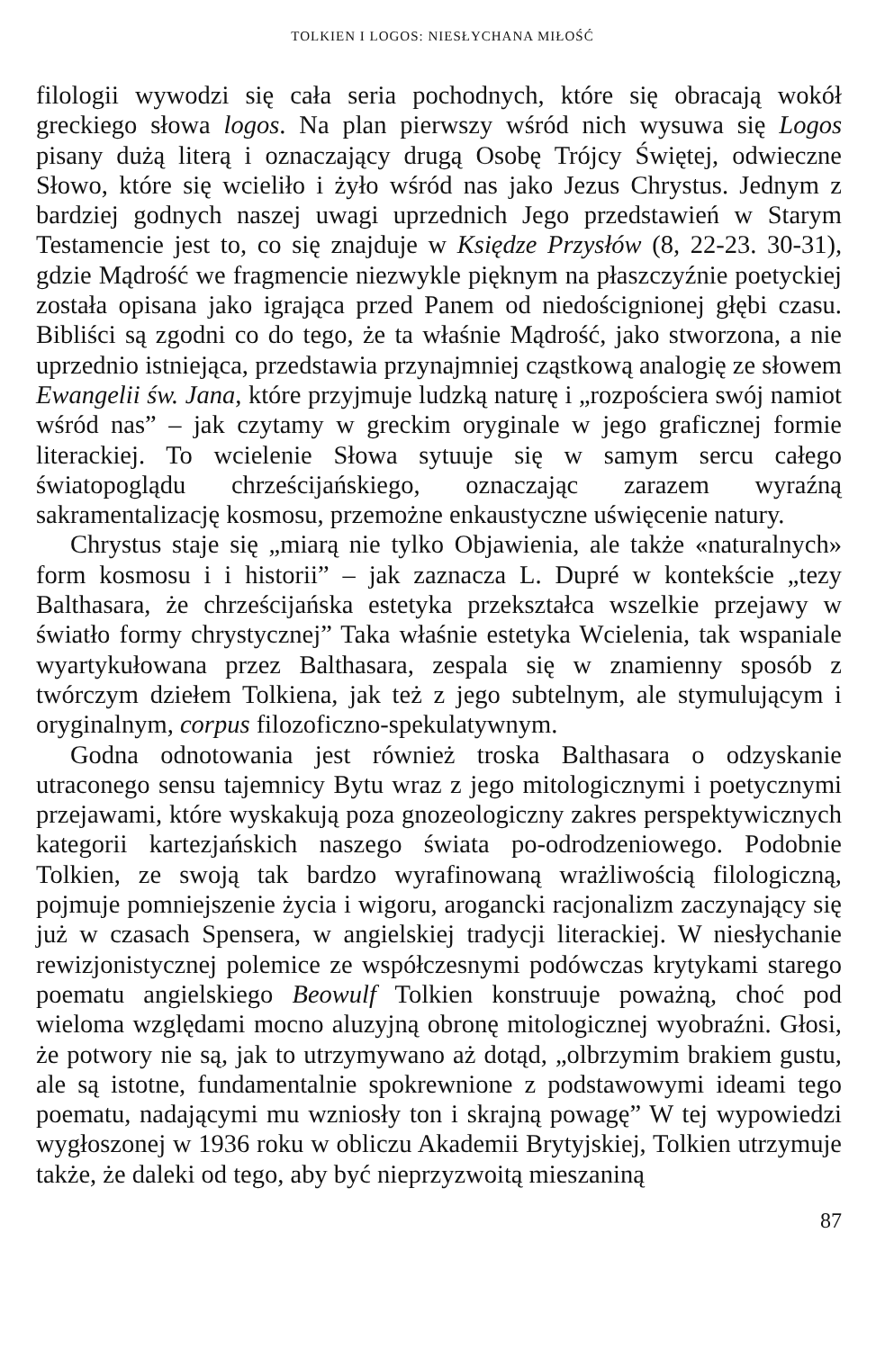TOLKIEN I LOGOS: NIESŁYCHANA MIŁOŚĆ
filologii wywodzi się cała seria pochodnych, które się obracają wokół greckiego słowa logos. Na plan pierwszy wśród nich wysuwa się Logos pisany dużą literą i oznaczający drugą Osobę Trójcy Świętej, odwieczne Słowo, które się wcieliło i żyło wśród nas jako Jezus Chrystus. Jednym z bardziej godnych naszej uwagi uprzednich Jego przedstawień w Starym Testamencie jest to, co się znajduje w Księdze Przysłów (8, 22-23. 30-31), gdzie Mądrość we fragmencie niezwykle pięknym na płaszczyźnie poetyckiej została opisana jako igrająca przed Panem od niedoścignionej głębi czasu. Bibliści są zgodni co do tego, że ta właśnie Mądrość, jako stworzona, a nie uprzednio istniejąca, przedstawia przynajmniej cząstkową analogię ze słowem Ewangelii św. Jana, które przyjmuje ludzką naturę i „rozpościera swój namiot wśród nas” – jak czytamy w greckim oryginale w jego graficznej formie literackiej. To wcielenie Słowa sytuuje się w samym sercu całego światopoglądu chrześcijańskiego, oznaczając zarazem wyraźną sakramentalizację kosmosu, przemożne enkaustyczne uświęcenie natury.
Chrystus staje się „miarą nie tylko Objawienia, ale także «naturalnych» form kosmosu i i historii” – jak zaznacza L. Dupré w kontekście „tezy Balthasara, że chrześcijańska estetyka przekształca wszelkie przejawy w światło formy chrystycznej” Taka właśnie estetyka Wcielenia, tak wspaniale wyartykułowana przez Balthasara, zespala się w znamienny sposób z twórczym dziełem Tolkiena, jak też z jego subtelnym, ale stymulującym i oryginalnym, corpus filozoficzno-spekulatywnym.
Godna odnotowania jest również troska Balthasara o odzyskanie utraconego sensu tajemnicy Bytu wraz z jego mitologicznymi i poetycznymi przejawami, które wyskakują poza gnozeologiczny zakres perspektywicznych kategorii kartezjańskich naszego świata po-odrodzeniowego. Podobnie Tolkien, ze swoją tak bardzo wyrafinowaną wrażliwością filologiczną, pojmuje pomniejszenie życia i wigoru, arogancki racjonalizm zaczynający się już w czasach Spensera, w angielskiej tradycji literackiej. W niesłychanie rewizjonistycznej polemice ze współczesnymi podówczas krytykami starego poematu angielskiego Beowulf Tolkien konstruuje poważną, choć pod wieloma względami mocno aluzyjną obronę mitologicznej wyobraźni. Głosi, że potwory nie są, jak to utrzymywano aż dotąd, „olbrzymim brakiem gustu, ale są istotne, fundamentalnie spokrewnione z podstawowymi ideami tego poematu, nadającymi mu wzniosły ton i skrajną powagę” W tej wypowiedzi wygłoszonej w 1936 roku w obliczu Akademii Brytyjskiej, Tolkien utrzymuje także, że daleki od tego, aby być nieprzyzwoitą mieszaniną
87